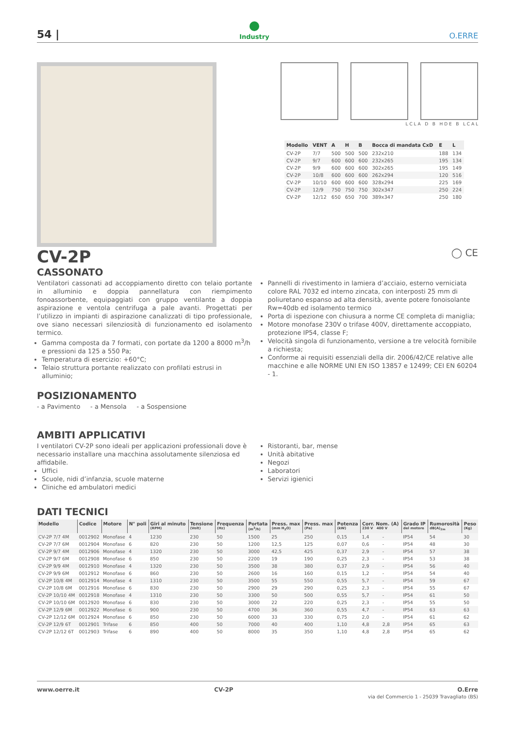54 |
Industry
O.ERRE
L C L A D B H D E B L C A L
| Modello | VENT | A | H | B | Bocca di mandata CxD | E | L |
| --- | --- | --- | --- | --- | --- | --- | --- |
| CV-2P | 7/7 | 500 | 500 | 500 | 232x210 | 188 | 134 |
| CV-2P | 9/7 | 600 | 600 | 600 | 232x265 | 195 | 134 |
| CV-2P | 9/9 | 600 | 600 | 600 | 302x265 | 195 | 149 |
| CV-2P | 10/8 | 600 | 600 | 600 | 262x294 | 120 | 516 |
| CV-2P | 10/10 | 600 | 600 | 600 | 328x294 | 225 | 169 |
| CV-2P | 12/9 | 750 | 750 | 750 | 302x347 | 250 | 224 |
| CV-2P | 12/12 | 650 | 650 | 700 | 389x347 | 250 | 180 |
CV-2P
◯ CE
CASSONATO
Ventilatori cassonati ad accoppiamento diretto con telaio portante in alluminio e doppia pannellatura con riempimento fonoassorbente, equipaggiati con gruppo ventilante a doppia aspirazione e ventola centrifuga a pale avanti. Progettati per l’utilizzo in impianti di aspirazione canalizzati di tipo professionale, ove siano necessari silenziosità di funzionamento ed isolamento termico.
Gamma composta da 7 formati, con portate da 1200 a 8000 m<sup>3</sup>/h e pressioni da 125 a 550 Pa;
Temperatura di esercizio: +60°C;
Telaio struttura portante realizzato con profilati estrusi in alluminio;
Pannelli di rivestimento in lamiera d’acciaio, esterno verniciata colore RAL 7032 ed interno zincata, con interposti 25 mm di poliuretano espanso ad alta densità, avente potere fonoisolante Rw=40db ed isolamento termico
Porta di ispezione con chiusura a norme CE completa di maniglia;
Motore monofase 230V o trifase 400V, direttamente accoppiato, protezione IP54, classe F;
Velocità singola di funzionamento, versione a tre velocità fornibile a richiesta;
Conforme ai requisiti essenziali della dir. 2006/42/CE relative alle macchine e alle NORME UNI EN ISO 13857 e 12499; CEI EN 60204 - 1.
POSIZIONAMENTO
- a Pavimento - a Mensola - a Sospensione
AMBITI APPLICATIVI
I ventilatori CV-2P sono ideali per applicazioni professionali dove è necessario installare una macchina assolutamente silenziosa ed affidabile.
Uffici
Scuole, nidi d’infanzia, scuole materne
Cliniche ed ambulatori medici
Ristoranti, bar, mense
Unità abitative
Negozi
Laboratori
Servizi igienici
DATI TECNICI
| Modello | Codice | Motore | N° poli | Giri al minuto (RPM) | Tensione (Volt) | Frequenza (Hz) | Portata (m<sup>3</sup>/h) | Press. max (mm H<sub>2</sub>O) | Press. max (Pa) | Potenza (kW) | Corr. Nom. (A) 230 V 400 V | | Grado IP del motore | Rumorosità dB(A)<sub>2m</sub> | Peso (Kg) |
| --- | --- | --- | --- | --- | --- | --- | --- | --- | --- | --- | --- | --- | --- | --- | --- |
| CV-2P 7/7 4M | 0012902 | Monofase | 4 | 1230 | 230 | 50 | 1500 | 25 | 250 | 0,15 | 1,4 | - | IP54 | 54 | 30 |
| CV-2P 7/7 6M | 0012904 | Monofase | 6 | 820 | 230 | 50 | 1200 | 12,5 | 125 | 0,07 | 0,6 | - | IP54 | 48 | 30 |
| CV-2P 9/7 4M | 0012906 | Monofase | 4 | 1320 | 230 | 50 | 3000 | 42,5 | 425 | 0,37 | 2,9 | - | IP54 | 57 | 38 |
| CV-2P 9/7 6M | 0012908 | Monofase | 6 | 850 | 230 | 50 | 2200 | 19 | 190 | 0,25 | 2,3 | - | IP54 | 53 | 38 |
| CV-2P 9/9 4M | 0012910 | Monofase | 4 | 1320 | 230 | 50 | 3500 | 38 | 380 | 0,37 | 2,9 | - | IP54 | 56 | 40 |
| CV-2P 9/9 6M | 0012912 | Monofase | 6 | 860 | 230 | 50 | 2600 | 16 | 160 | 0,15 | 1,2 | - | IP54 | 54 | 40 |
| CV-2P 10/8 4M | 0012914 | Monofase | 4 | 1310 | 230 | 50 | 3500 | 55 | 550 | 0,55 | 5,7 | - | IP54 | 59 | 67 |
| CV-2P 10/8 6M | 0012916 | Monofase | 6 | 830 | 230 | 50 | 2900 | 29 | 290 | 0,25 | 2,3 | - | IP54 | 55 | 67 |
| CV-2P 10/10 4M | 0012918 | Monofase | 4 | 1310 | 230 | 50 | 3300 | 50 | 500 | 0,55 | 5,7 | - | IP54 | 61 | 50 |
| CV-2P 10/10 6M | 0012920 | Monofase | 6 | 830 | 230 | 50 | 3000 | 22 | 220 | 0,25 | 2,3 | - | IP54 | 55 | 50 |
| CV-2P 12/9 6M | 0012922 | Monofase | 6 | 900 | 230 | 50 | 4700 | 36 | 360 | 0,55 | 4,7 | - | IP54 | 63 | 63 |
| CV-2P 12/12 6M | 0012924 | Monofase | 6 | 850 | 230 | 50 | 6000 | 33 | 330 | 0,75 | 2,0 | - | IP54 | 61 | 62 |
| CV-2P 12/9 6T | 0012901 | Trifase | 6 | 850 | 400 | 50 | 7000 | 40 | 400 | 1,10 | 4,8 | 2,8 | IP54 | 65 | 63 |
| CV-2P 12/12 6T | 0012903 | Trifase | 6 | 890 | 400 | 50 | 8000 | 35 | 350 | 1,10 | 4,8 | 2,8 | IP54 | 65 | 62 |
www.oerre.it CV-2P O.Erre
via del Commercio 1 - 25039 Travagliato (BS)